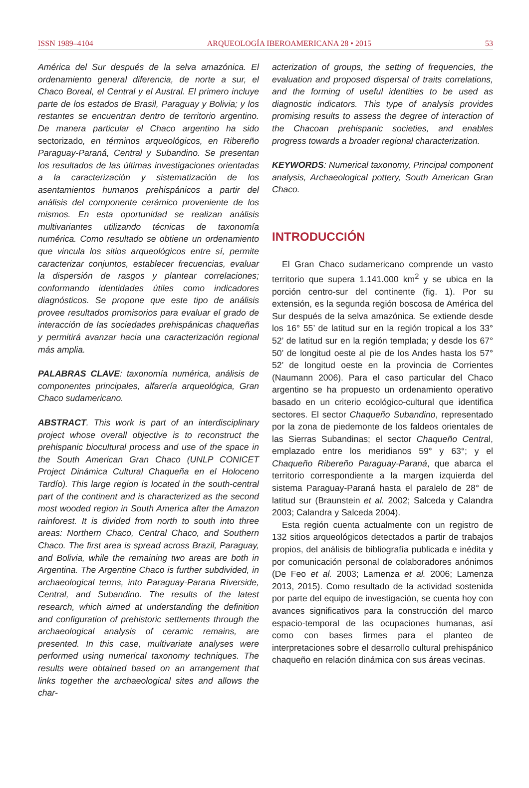ISSN 1989–4104 ARQUEOLOGÍA IBEROAMERICANA 28 • 2015 53
América del Sur después de la selva amazónica. El ordenamiento general diferencia, de norte a sur, el Chaco Boreal, el Central y el Austral. El primero incluye parte de los estados de Brasil, Paraguay y Bolivia; y los restantes se encuentran dentro de territorio argentino. De manera particular el Chaco argentino ha sido sectorizado, en términos arqueológicos, en Ribereño Paraguay-Paraná, Central y Subandino. Se presentan los resultados de las últimas investigaciones orientadas a la caracterización y sistematización de los asentamientos humanos prehispánicos a partir del análisis del componente cerámico proveniente de los mismos. En esta oportunidad se realizan análisis multivariantes utilizando técnicas de taxonomía numérica. Como resultado se obtiene un ordenamiento que vincula los sitios arqueológicos entre sí, permite caracterizar conjuntos, establecer frecuencias, evaluar la dispersión de rasgos y plantear correlaciones; conformando identidades útiles como indicadores diagnósticos. Se propone que este tipo de análisis provee resultados promisorios para evaluar el grado de interacción de las sociedades prehispánicas chaqueñas y permitirá avanzar hacia una caracterización regional más amplia.
PALABRAS CLAVE: taxonomía numérica, análisis de componentes principales, alfarería arqueológica, Gran Chaco sudamericano.
ABSTRACT. This work is part of an interdisciplinary project whose overall objective is to reconstruct the prehispanic biocultural process and use of the space in the South American Gran Chaco (UNLP CONICET Project Dinámica Cultural Chaqueña en el Holoceno Tardío). This large region is located in the south-central part of the continent and is characterized as the second most wooded region in South America after the Amazon rainforest. It is divided from north to south into three areas: Northern Chaco, Central Chaco, and Southern Chaco. The first area is spread across Brazil, Paraguay, and Bolivia, while the remaining two areas are both in Argentina. The Argentine Chaco is further subdivided, in archaeological terms, into Paraguay-Parana Riverside, Central, and Subandino. The results of the latest research, which aimed at understanding the definition and configuration of prehistoric settlements through the archaeological analysis of ceramic remains, are presented. In this case, multivariate analyses were performed using numerical taxonomy techniques. The results were obtained based on an arrangement that links together the archaeological sites and allows the char-
acterization of groups, the setting of frequencies, the evaluation and proposed dispersal of traits correlations, and the forming of useful identities to be used as diagnostic indicators. This type of analysis provides promising results to assess the degree of interaction of the Chacoan prehispanic societies, and enables progress towards a broader regional characterization.
KEYWORDS: Numerical taxonomy, Principal component analysis, Archaeological pottery, South American Gran Chaco.
INTRODUCCIÓN
El Gran Chaco sudamericano comprende un vasto territorio que supera 1.141.000 km<sup>2</sup> y se ubica en la porción centro-sur del continente (fig. 1). Por su extensión, es la segunda región boscosa de América del Sur después de la selva amazónica. Se extiende desde los 16° 55’ de latitud sur en la región tropical a los 33° 52’ de latitud sur en la región templada; y desde los 67° 50’ de longitud oeste al pie de los Andes hasta los 57° 52’ de longitud oeste en la provincia de Corrientes (Naumann 2006). Para el caso particular del Chaco argentino se ha propuesto un ordenamiento operativo basado en un criterio ecológico-cultural que identifica sectores. El sector Chaqueño Subandino, representado por la zona de piedemonte de los faldeos orientales de las Sierras Subandinas; el sector Chaqueño Central, emplazado entre los meridianos 59° y 63°; y el Chaqueño Ribereño Paraguay-Paraná, que abarca el territorio correspondiente a la margen izquierda del sistema Paraguay-Paraná hasta el paralelo de 28° de latitud sur (Braunstein et al. 2002; Salceda y Calandra 2003; Calandra y Salceda 2004).
Esta región cuenta actualmente con un registro de 132 sitios arqueológicos detectados a partir de trabajos propios, del análisis de bibliografía publicada e inédita y por comunicación personal de colaboradores anónimos (De Feo et al. 2003; Lamenza et al. 2006; Lamenza 2013, 2015). Como resultado de la actividad sostenida por parte del equipo de investigación, se cuenta hoy con avances significativos para la construcción del marco espacio-temporal de las ocupaciones humanas, así como con bases firmes para el planteo de interpretaciones sobre el desarrollo cultural prehispánico chaqueño en relación dinámica con sus áreas vecinas.